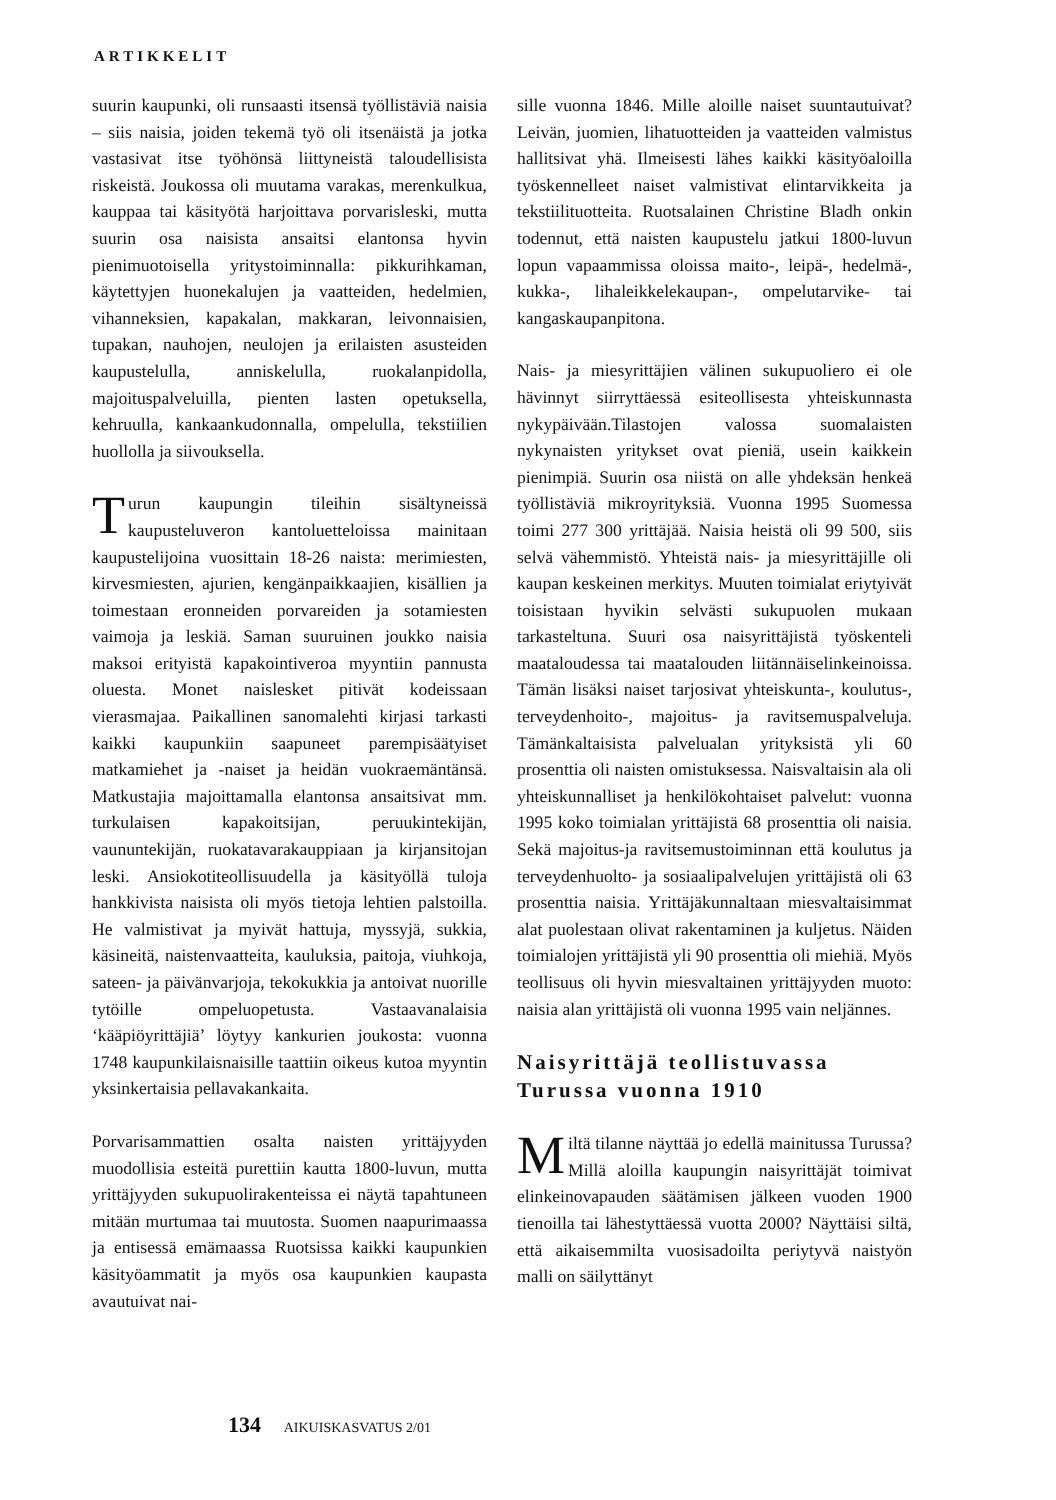ARTIKKELIT
suurin kaupunki, oli runsaasti itsensä työllistäviä naisia – siis naisia, joiden tekemä työ oli itsenäistä ja jotka vastasivat itse työhönsä liittyneistä taloudellisista riskeistä. Joukossa oli muutama varakas, merenkulkua, kauppaa tai käsityötä harjoittava porvarisleski, mutta suurin osa naisista ansaitsi elantonsa hyvin pienimuotoisella yritystoiminnalla: pikkurihkaman, käytettyjen huonekalujen ja vaatteiden, hedelmien, vihanneksien, kapakalan, makkaran, leivonnaisien, tupakan, nauhojen, neulojen ja erilaisten asusteiden kaupustelulla, anniskelulla, ruokalanpidolla, majoituspalveluilla, pienten lasten opetuksella, kehruulla, kankaankudonnalla, ompelulla, tekstiilien huollolla ja siivouksella.
Turun kaupungin tileihin sisältyneissä kaupusteluveron kantoluetteloissa mainitaan kaupustelijoina vuosittain 18-26 naista: merimiesten, kirvesmiesten, ajurien, kengänpaikkaajien, kisällien ja toimestaan eronneiden porvareiden ja sotamiesten vaimoja ja leskiä. Saman suuruinen joukko naisia maksoi erityistä kapakointiveroa myyntiin pannusta oluesta. Monet naislesket pitivät kodeissaan vierasmajaa. Paikallinen sanomalehti kirjasi tarkasti kaikki kaupunkiin saapuneet parempisäätyiset matkamiehet ja -naiset ja heidän vuokraemäntänsä. Matkustajia majoittamalla elantonsa ansaitsivat mm. turkulaisen kapakoitsijan, peruukintekijän, vaununtekijän, ruokatavarakauppiaan ja kirjansitojan leski. Ansiokotiteollisuudella ja käsityöllä tuloja hankkivista naisista oli myös tietoja lehtien palstoilla. He valmistivat ja myivät hattuja, myssyjä, sukkia, käsineitä, naistenvaatteita, kauluksia, paitoja, viuhkoja, sateen- ja päivänvarjoja, tekokukkia ja antoivat nuorille tytöille ompeluopetusta. Vastaavanalaisia ‘kääpiöyrittäjiä’ löytyy kankurien joukosta: vuonna 1748 kaupunkilaisnaisille taattiin oikeus kutoa myyntin yksinkertaisia pellavakankaita.
Porvarisammattien osalta naisten yrittäjyyden muodollisia esteitä purettiin kautta 1800-luvun, mutta yrittäjyyden sukupuolirakenteissa ei näytä tapahtuneen mitään murtumaa tai muutosta. Suomen naapurimaassa ja entisessä emämaassa Ruotsissa kaikki kaupunkien käsityöammatit ja myös osa kaupunkien kaupasta avautuivat nai-
sille vuonna 1846. Mille aloille naiset suuntautuivat? Leivän, juomien, lihatuotteiden ja vaatteiden valmistus hallitsivat yhä. Ilmeisesti lähes kaikki käsityöaloilla työskennelleet naiset valmistivat elintarvikkeita ja tekstiilituotteita. Ruotsalainen Christine Bladh onkin todennut, että naisten kaupustelu jatkui 1800-luvun lopun vapaammissa oloissa maito-, leipä-, hedelmä-, kukka-, lihaleikkelekaupan-, ompelutarvike- tai kangaskaupanpitona.
Nais- ja miesyrittäjien välinen sukupuoliero ei ole hävinnyt siirryttäessä esiteollisesta yhteiskunnasta nykypäivään.Tilastojen valossa suomalaisten nykynaisten yritykset ovat pieniä, usein kaikkein pienimpiä. Suurin osa niistä on alle yhdeksän henkeä työllistäviä mikroyrityksiä. Vuonna 1995 Suomessa toimi 277 300 yrittäjää. Naisia heistä oli 99 500, siis selvä vähemmistö. Yhteistä nais- ja miesyrittäjille oli kaupan keskeinen merkitys. Muuten toimialat eriytyivät toisistaan hyvikin selvästi sukupuolen mukaan tarkasteltuna. Suuri osa naisyrittäjistä työskenteli maataloudessa tai maatalouden liitännäiselinkeinoissa. Tämän lisäksi naiset tarjosivat yhteiskunta-, koulutus-, terveydenhoito-, majoitus- ja ravitsemuspalveluja. Tämänkaltaisista palvelualan yrityksistä yli 60 prosenttia oli naisten omistuksessa. Naisvaltaisin ala oli yhteiskunnalliset ja henkilökohtaiset palvelut: vuonna 1995 koko toimialan yrittäjistä 68 prosenttia oli naisia. Sekä majoitus-ja ravitsemustoiminnan että koulutus ja terveydenhuolto- ja sosiaalipalvelujen yrittäjistä oli 63 prosenttia naisia. Yrittäjäkunnaltaan miesvaltaisimmat alat puolestaan olivat rakentaminen ja kuljetus. Näiden toimialojen yrittäjistä yli 90 prosenttia oli miehiä. Myös teollisuus oli hyvin miesvaltainen yrittäjyyden muoto: naisia alan yrittäjistä oli vuonna 1995 vain neljännes.
Naisyrittäjä teollistuvassa
Turussa vuonna 1910
Miltä tilanne näyttää jo edellä mainitussa Turussa? Millä aloilla kaupungin naisyrittäjät toimivat elinkeinovapauden säätämisen jälkeen vuoden 1900 tienoilla tai lähestyttäessä vuotta 2000? Näyttäisi siltä, että aikaisemmilta vuosisadoilta periytyvä naistyön malli on säilyttänyt
134 AIKUISKASVATUS 2/01